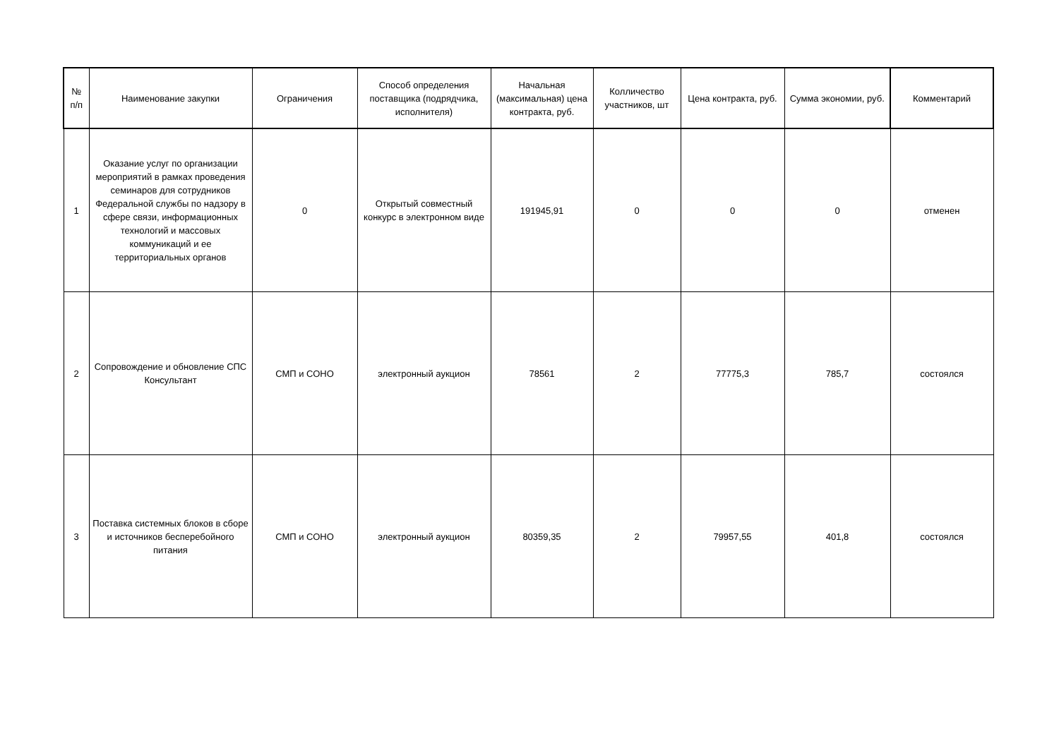| № п/п | Наименование закупки | Ограничения | Способ определения поставщика (подрядчика, исполнителя) | Начальная (максимальная) цена контракта, руб. | Колличество участников, шт | Цена контракта, руб. | Сумма экономии, руб. | Комментарий |
| --- | --- | --- | --- | --- | --- | --- | --- | --- |
| 1 | Оказание услуг по организации мероприятий в рамках проведения семинаров для сотрудников Федеральной службы по надзору в сфере связи, информационных технологий и массовых коммуникаций и ее территориальных органов | 0 | Открытый совместный конкурс в электронном виде | 191945,91 | 0 | 0 | 0 | отменен |
| 2 | Сопровождение и обновление СПС Консультант | СМП и СОНО | электронный аукцион | 78561 | 2 | 77775,3 | 785,7 | состоялся |
| 3 | Поставка системных блоков в сборе и источников бесперебойного питания | СМП и СОНО | электронный аукцион | 80359,35 | 2 | 79957,55 | 401,8 | состоялся |